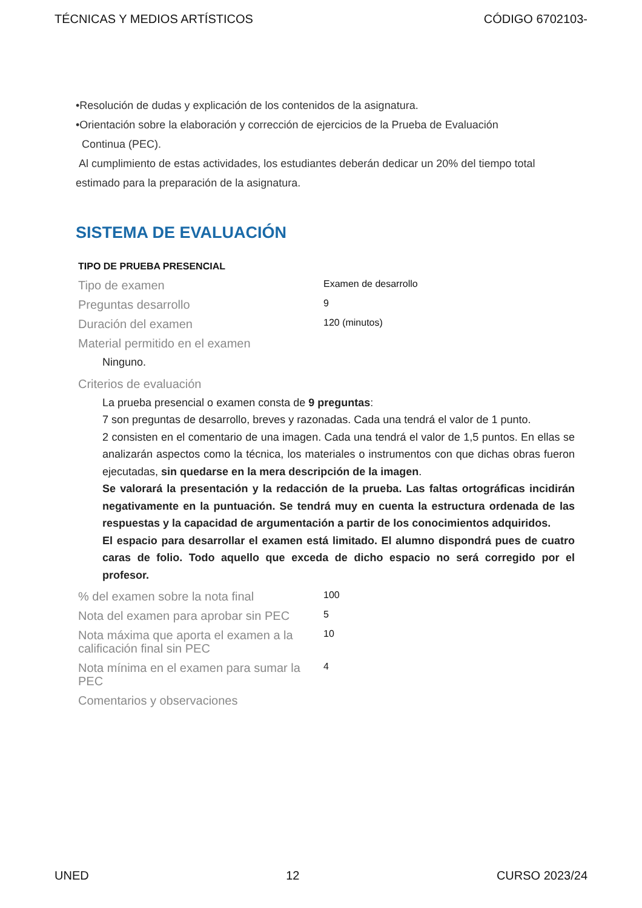TÉCNICAS Y MEDIOS ARTÍSTICOS CÓDIGO 6702103-
•Resolución de dudas y explicación de los contenidos de la asignatura.
•Orientación sobre la elaboración y corrección de ejercicios de la Prueba de Evaluación
Continua (PEC).
Al cumplimiento de estas actividades, los estudiantes deberán dedicar un 20% del tiempo total estimado para la preparación de la asignatura.
SISTEMA DE EVALUACIÓN
TIPO DE PRUEBA PRESENCIAL
| Tipo de examen | Examen de desarrollo |
| Preguntas desarrollo | 9 |
| Duración del examen | 120 (minutos) |
| Material permitido en el examen | |
| Ninguno. | |
| Criterios de evaluación | |
| La prueba presencial o examen consta de 9 preguntas : 7 son preguntas de desarrollo, breves y razonadas. Cada una tendrá el valor de 1 punto. 2 consisten en el comentario de una imagen. Cada una tendrá el valor de 1,5 puntos. En ellas se analizarán aspectos como la técnica, los materiales o instrumentos con que dichas obras fueron ejecutadas, sin quedarse en la mera descripción de la imagen . Se valorará la presentación y la redacción de la prueba. Las faltas ortográficas incidirán negativamente en la puntuación. Se tendrá muy en cuenta la estructura ordenada de las respuestas y la capacidad de argumentación a partir de los conocimientos adquiridos. El espacio para desarrollar el examen está limitado. El alumno dispondrá pues de cuatro caras de folio. Todo aquello que exceda de dicho espacio no será corregido por el profesor. | |
| % del examen sobre la nota final | 100 |
| Nota del examen para aprobar sin PEC | 5 |
| Nota máxima que aporta el examen a la calificación final sin PEC | 10 |
| Nota mínima en el examen para sumar la PEC | 4 |
| Comentarios y observaciones | |
UNED 12 CURSO 2023/24